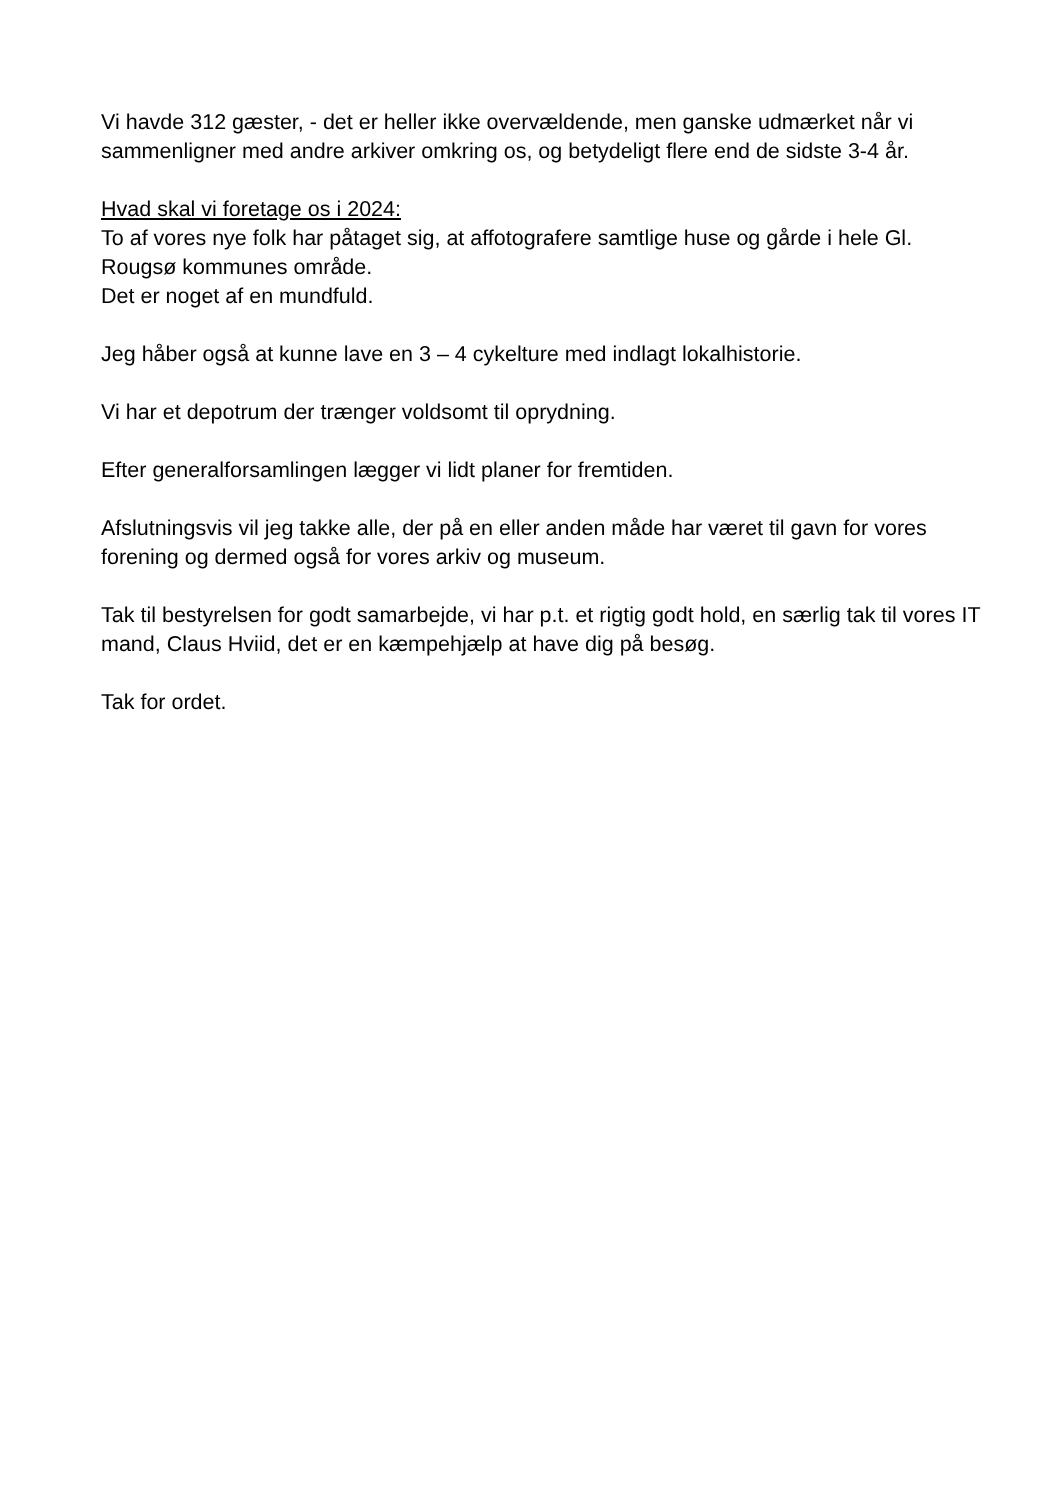Vi havde 312 gæster, - det er heller ikke overvældende, men ganske udmærket når vi sammenligner med andre arkiver omkring os, og betydeligt flere end de sidste 3-4 år.
Hvad skal vi foretage os i 2024:
To af vores nye folk har påtaget sig, at affotografere samtlige huse og gårde i hele Gl. Rougsø kommunes område.
Det er noget af en mundfuld.
Jeg håber også at kunne lave en 3 – 4 cykelture med indlagt lokalhistorie.
Vi har et depotrum der trænger voldsomt til oprydning.
Efter generalforsamlingen lægger vi lidt planer for fremtiden.
Afslutningsvis vil jeg takke alle, der på en eller anden måde har været til gavn for vores forening og dermed også for vores arkiv og museum.
Tak til bestyrelsen for godt samarbejde, vi har p.t. et rigtig godt hold, en særlig tak til vores IT mand, Claus Hviid, det er en kæmpehjælp at have dig på besøg.
Tak for ordet.